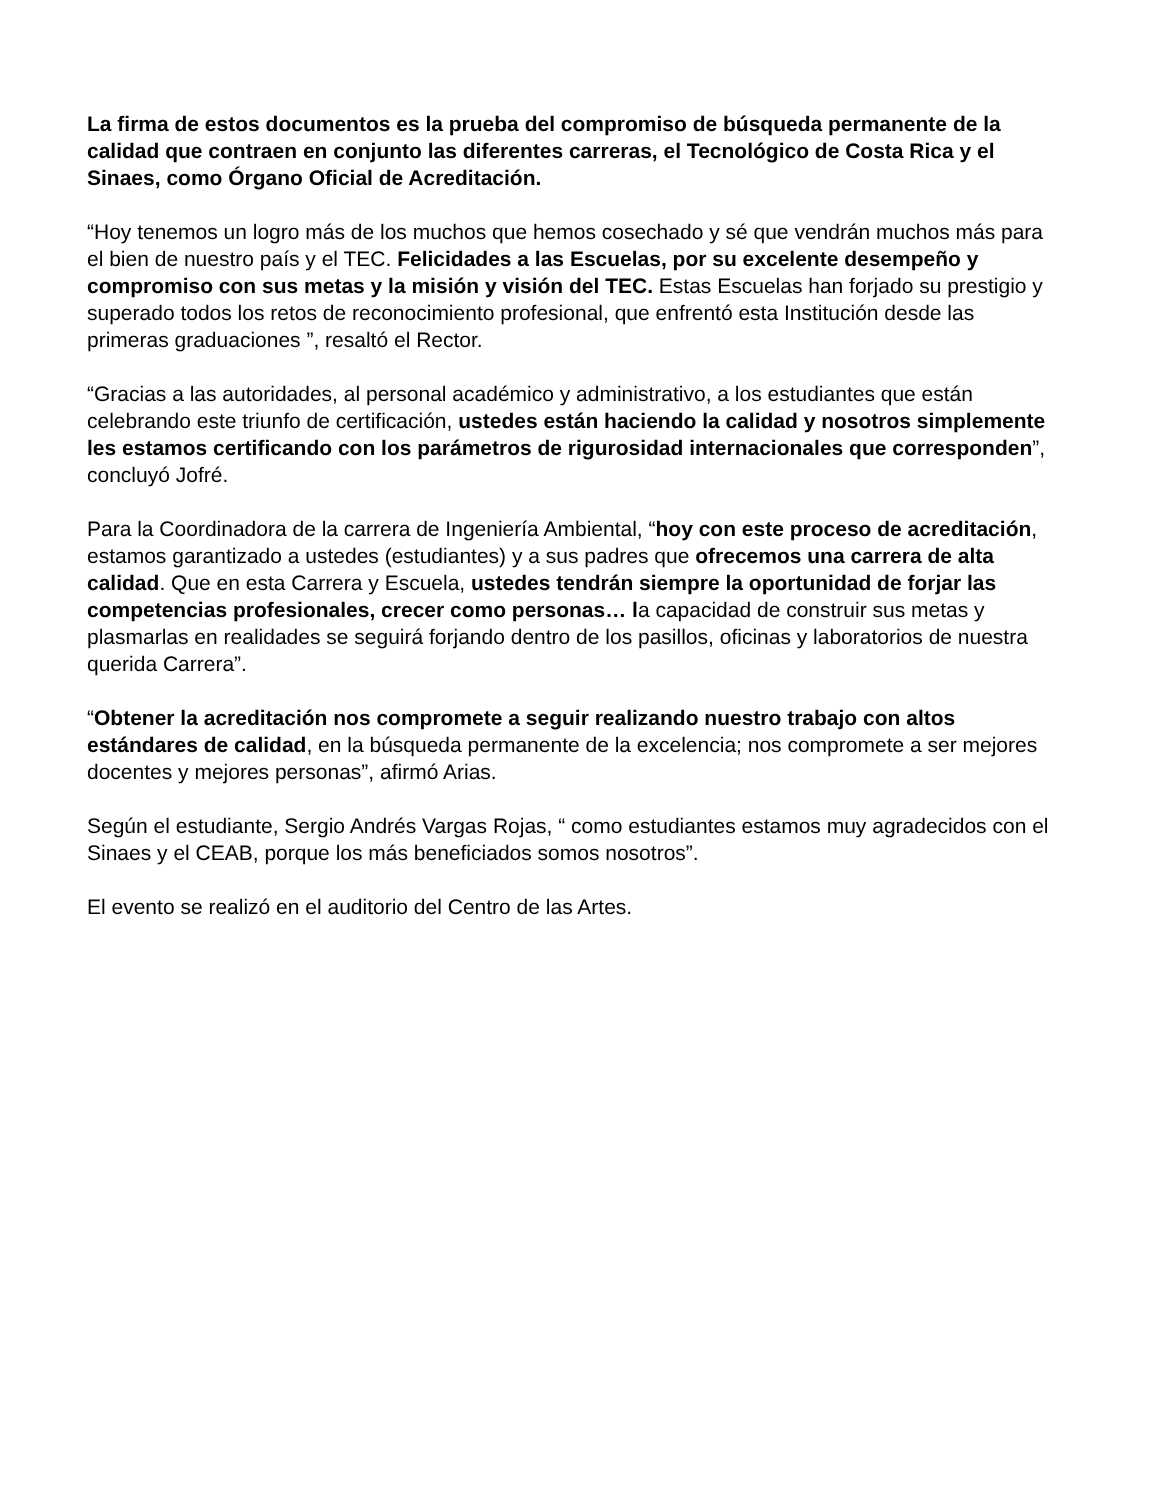La firma de estos documentos es la prueba del compromiso de búsqueda permanente de la calidad que contraen en conjunto las diferentes carreras, el Tecnológico de Costa Rica y el Sinaes, como Órgano Oficial de Acreditación.
“Hoy tenemos un logro más de los muchos que hemos cosechado y sé que vendrán muchos más para el bien de nuestro país y el TEC. Felicidades a las Escuelas, por su excelente desempeño y compromiso con sus metas y la misión y visión del TEC. Estas Escuelas han forjado su prestigio y superado todos los retos de reconocimiento profesional, que enfrentó esta Institución desde las primeras graduaciones ”, resaltó el Rector.
“Gracias a las autoridades, al personal académico y administrativo, a los estudiantes que están celebrando este triunfo de certificación, ustedes están haciendo la calidad y nosotros simplemente les estamos certificando con los parámetros de rigurosidad internacionales que corresponden”, concluyó Jofré.
Para la Coordinadora de la carrera de Ingeniería Ambiental, “hoy con este proceso de acreditación, estamos garantizado a ustedes (estudiantes) y a sus padres que ofrecemos una carrera de alta calidad. Que en esta Carrera y Escuela, ustedes tendrán siempre la oportunidad de forjar las competencias profesionales, crecer como personas… la capacidad de construir sus metas y plasmarlas en realidades se seguirá forjando dentro de los pasillos, oficinas y laboratorios de nuestra querida Carrera”.
“Obtener la acreditación nos compromete a seguir realizando nuestro trabajo con altos estándares de calidad, en la búsqueda permanente de la excelencia; nos compromete a ser mejores docentes y mejores personas”, afirmó Arias.
Según el estudiante, Sergio Andrés Vargas Rojas, “ como estudiantes estamos muy agradecidos con el Sinaes y el CEAB, porque los más beneficiados somos nosotros”.
El evento se realizó en el auditorio del Centro de las Artes.